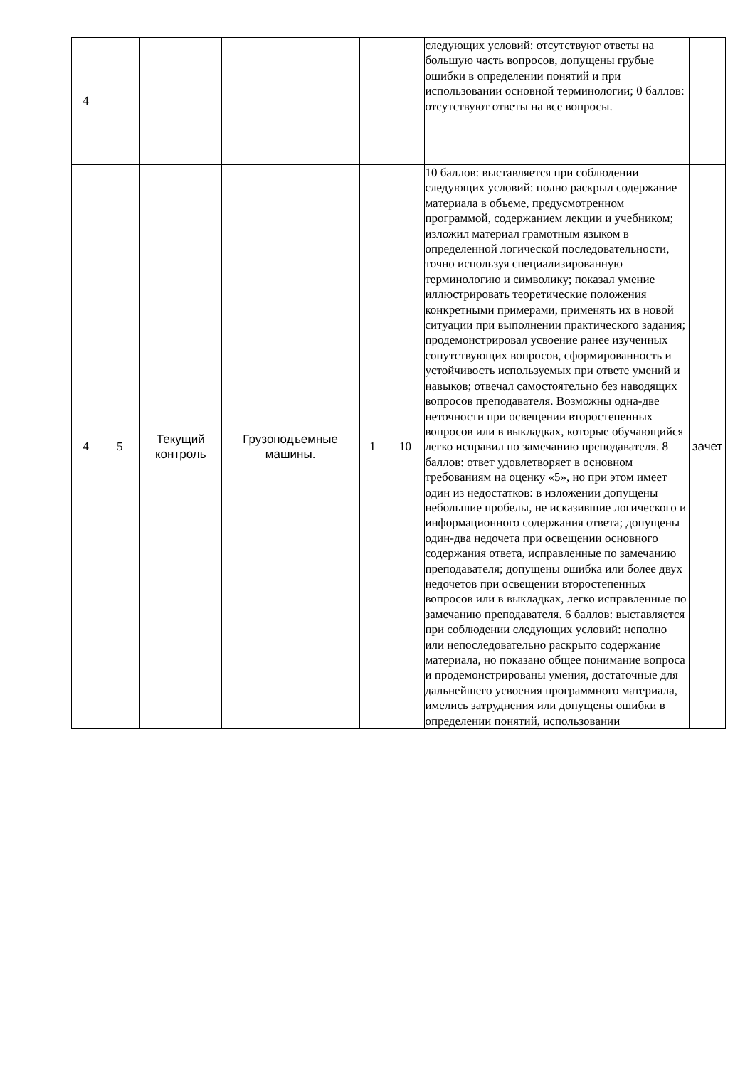| 4 | | | | | | следующих условий: отсутствуют ответы на большую часть вопросов, допущены грубые ошибки в определении понятий и при использовании основной терминологии; 0 баллов: отсутствуют ответы на все вопросы. | |
| 4 | 5 | Текущий контроль | Грузоподъемные машины. | 1 | 10 | 10 баллов: выставляется при соблюдении следующих условий: полно раскрыл содержание материала в объеме, предусмотренном программой, содержанием лекции и учебником; изложил материал грамотным языком в определенной логической последовательности, точно используя специализированную терминологию и символику; показал умение иллюстрировать теоретические положения конкретными примерами, применять их в новой ситуации при выполнении практического задания; продемонстрировал усвоение ранее изученных сопутствующих вопросов, сформированность и устойчивость используемых при ответе умений и навыков; отвечал самостоятельно без наводящих вопросов преподавателя. Возможны одна-две неточности при освещении второстепенных вопросов или в выкладках, которые обучающийся легко исправил по замечанию преподавателя. 8 баллов: ответ удовлетворяет в основном требованиям на оценку «5», но при этом имеет один из недостатков: в изложении допущены небольшие пробелы, не исказившие логического и информационного содержания ответа; допущены один-два недочета при освещении основного содержания ответа, исправленные по замечанию преподавателя; допущены ошибка или более двух недочетов при освещении второстепенных вопросов или в выкладках, легко исправленные по замечанию преподавателя. 6 баллов: выставляется при соблюдении следующих условий: неполно или непоследовательно раскрыто содержание материала, но показано общее понимание вопроса и продемонстрированы умения, достаточные для дальнейшего усвоения программного материала, имелись затруднения или допущены ошибки в определении понятий, использовании | зачет |